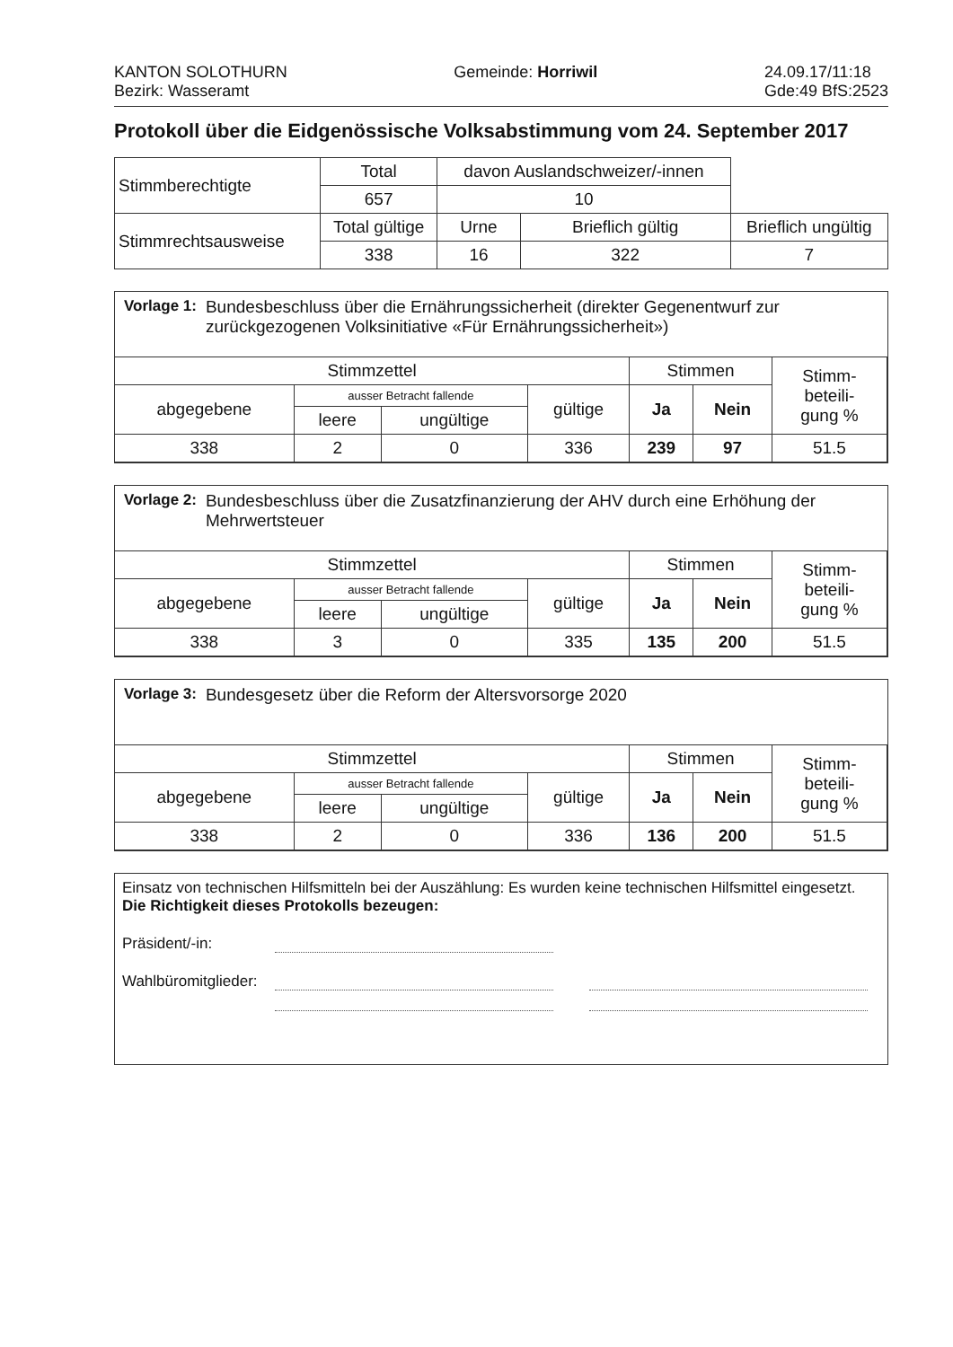KANTON SOLOTHURN
Bezirk: Wasseramt
Gemeinde: Horriwil 24.09.17/11:18
Gde:49 BfS:2523
Protokoll über die Eidgenössische Volksabstimmung vom 24. September 2017
| Stimmberechtigte | Total | davon Auslandschweizer/-innen | | |
| | 657 | 10 | | |
| Stimmrechtsausweise | Total gültige | Urne | Brieflich gültig | Brieflich ungültig |
| | 338 | 16 | 322 | 7 |
Vorlage 1: Bundesbeschluss über die Ernährungssicherheit (direkter Gegenentwurf zur zurückgezogenen Volksinitiative «Für Ernährungssicherheit»)
| Stimmzettel | | | | Stimmen | | Stimm- beteili- gung % |
| --- | --- | --- | --- | --- | --- | --- |
| abgegebene | ausser Betracht fallende | | gültige | Ja | Nein | |
| | leere | ungültige | | | | |
| 338 | 2 | 0 | 336 | 239 | 97 | 51.5 |
Vorlage 2: Bundesbeschluss über die Zusatzfinanzierung der AHV durch eine Erhöhung der Mehrwertsteuer
| Stimmzettel | | | | Stimmen | | Stimm- beteili- gung % |
| --- | --- | --- | --- | --- | --- | --- |
| abgegebene | ausser Betracht fallende | | gültige | Ja | Nein | |
| | leere | ungültige | | | | |
| 338 | 3 | 0 | 335 | 135 | 200 | 51.5 |
Vorlage 3: Bundesgesetz über die Reform der Altersvorsorge 2020
| Stimmzettel | | | | Stimmen | | Stimm- beteili- gung % |
| --- | --- | --- | --- | --- | --- | --- |
| abgegebene | ausser Betracht fallende | | gültige | Ja | Nein | |
| | leere | ungültige | | | | |
| 338 | 2 | 0 | 336 | 136 | 200 | 51.5 |
Einsatz von technischen Hilfsmitteln bei der Auszählung: Es wurden keine technischen Hilfsmittel eingesetzt.
Die Richtigkeit dieses Protokolls bezeugen:
Präsident/-in:
Wahlbüromitglieder: